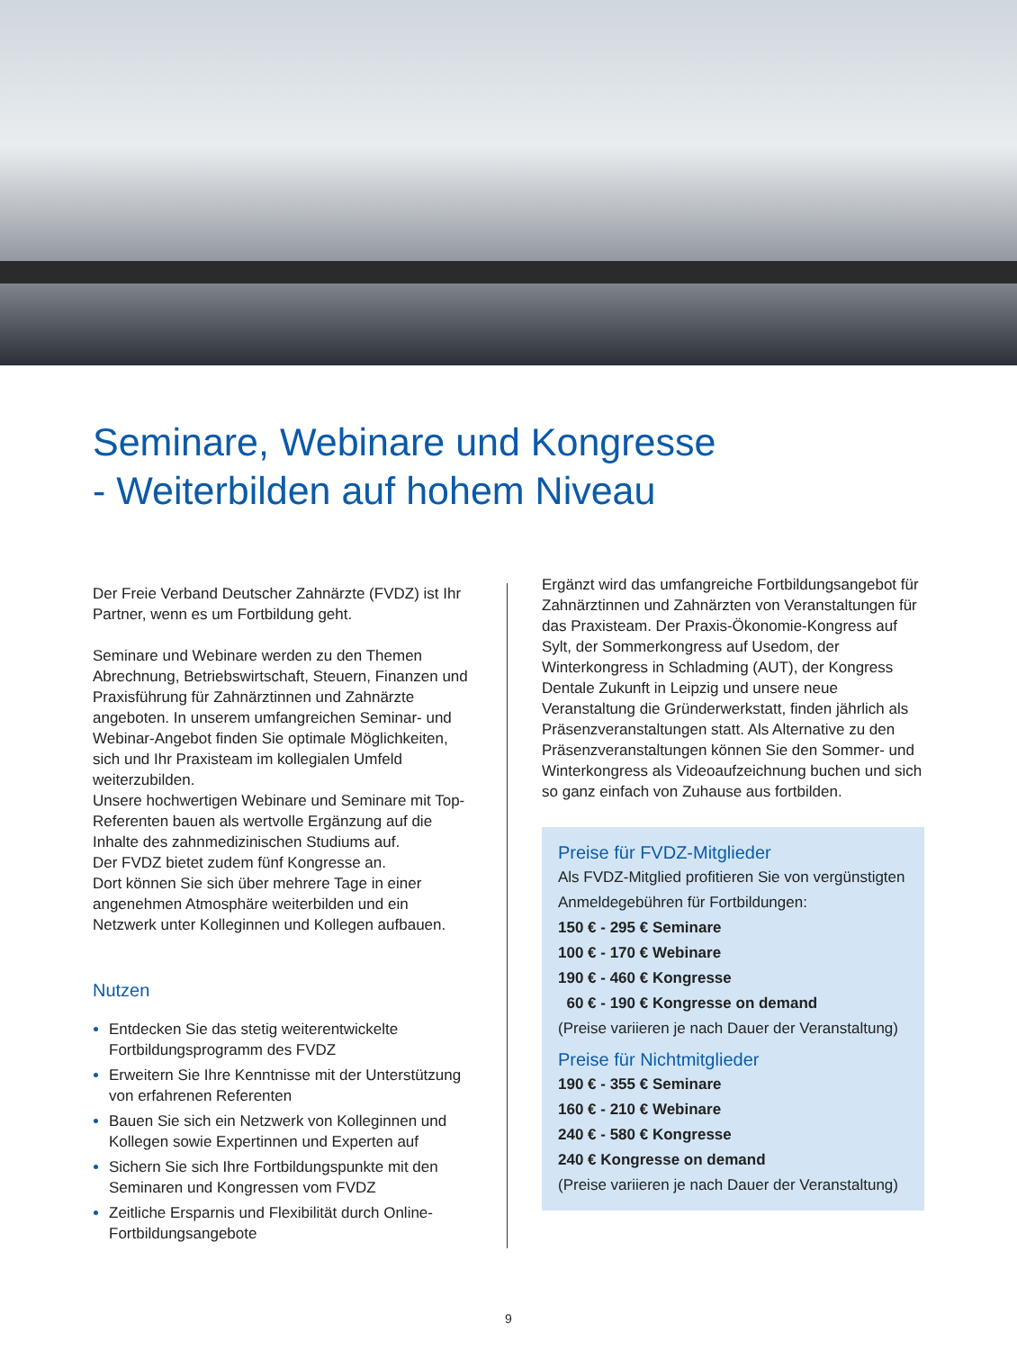Seminare, Webinare und Kongresse
- Weiterbilden auf hohem Niveau
Der Freie Verband Deutscher Zahnärzte (FVDZ) ist Ihr Partner, wenn es um Fortbildung geht.
Seminare und Webinare werden zu den Themen Abrechnung, Betriebswirtschaft, Steuern, Finanzen und Praxisführung für Zahnärztinnen und Zahnärzte angeboten. In unserem umfangreichen Seminar- und Webinar-Angebot finden Sie optimale Möglichkeiten, sich und Ihr Praxisteam im kollegialen Umfeld weiterzubilden.
Unsere hochwertigen Webinare und Seminare mit Top-Referenten bauen als wertvolle Ergänzung auf die Inhalte des zahnmedizinischen Studiums auf.
Der FVDZ bietet zudem fünf Kongresse an.
Dort können Sie sich über mehrere Tage in einer angenehmen Atmosphäre weiterbilden und ein Netzwerk unter Kolleginnen und Kollegen aufbauen.
Nutzen
Entdecken Sie das stetig weiterentwickelte Fortbildungsprogramm des FVDZ
Erweitern Sie Ihre Kenntnisse mit der Unterstützung von erfahrenen Referenten
Bauen Sie sich ein Netzwerk von Kolleginnen und Kollegen sowie Expertinnen und Experten auf
Sichern Sie sich Ihre Fortbildungspunkte mit den Seminaren und Kongressen vom FVDZ
Zeitliche Ersparnis und Flexibilität durch Online-Fortbildungsangebote
Ergänzt wird das umfangreiche Fortbildungsangebot für Zahnärztinnen und Zahnärzten von Veranstaltungen für das Praxisteam. Der Praxis-Ökonomie-Kongress auf Sylt, der Sommerkongress auf Usedom, der Winterkongress in Schladming (AUT), der Kongress Dentale Zukunft in Leipzig und unsere neue Veranstaltung die Gründerwerkstatt, finden jährlich als Präsenzveranstaltungen statt. Als Alternative zu den Präsenzveranstaltungen können Sie den Sommer- und Winterkongress als Videoaufzeichnung buchen und sich so ganz einfach von Zuhause aus fortbilden.
Preise für FVDZ-Mitglieder
Als FVDZ-Mitglied profitieren Sie von vergünstigten Anmeldegebühren für Fortbildungen:
150 € - 295 € Seminare
100 € - 170 € Webinare
190 € - 460 € Kongresse
60 € - 190 € Kongresse on demand
(Preise variieren je nach Dauer der Veranstaltung)
Preise für Nichtmitglieder
190 € - 355 € Seminare
160 € - 210 € Webinare
240 € - 580 € Kongresse
240 € Kongresse on demand
(Preise variieren je nach Dauer der Veranstaltung)
9